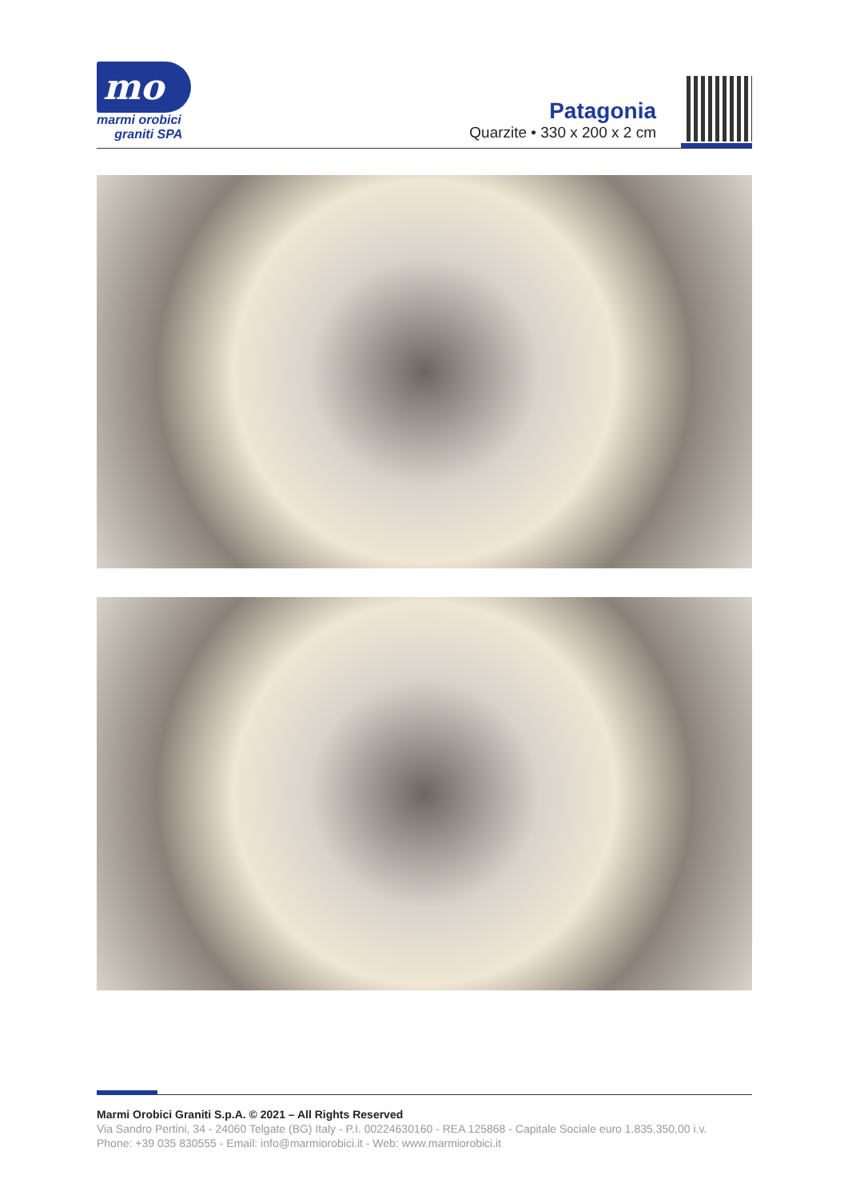mo
marmi orobici
graniti SPA
Patagonia
Quarzite • 330 x 200 x 2 cm
Marmi Orobici Graniti S.p.A. © 2021 – All Rights Reserved
Via Sandro Pertini, 34 - 24060 Telgate (BG) Italy - P.I. 00224630160 - REA 125868 - Capitale Sociale euro 1.835.350,00 i.v.
Phone: +39 035 830555 - Email: info@marmiorobici.it - Web: www.marmiorobici.it